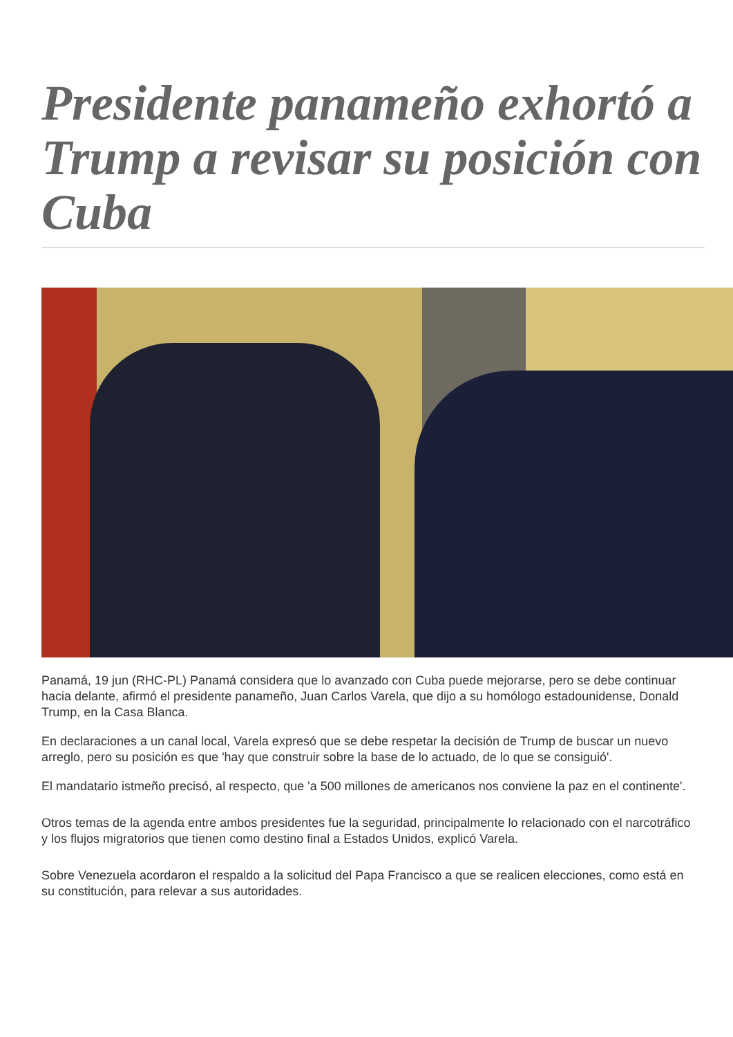Presidente panameño exhortó a Trump a revisar su posición con Cuba
Panamá, 19 jun (RHC-PL) Panamá considera que lo avanzado con Cuba puede mejorarse, pero se debe continuar hacia delante, afirmó el presidente panameño, Juan Carlos Varela, que dijo a su homólogo estadounidense, Donald Trump, en la Casa Blanca.
En declaraciones a un canal local, Varela expresó que se debe respetar la decisión de Trump de buscar un nuevo arreglo, pero su posición es que 'hay que construir sobre la base de lo actuado, de lo que se consiguió'.
El mandatario istmeño precisó, al respecto, que 'a 500 millones de americanos nos conviene la paz en el continente'.
Otros temas de la agenda entre ambos presidentes fue la seguridad, principalmente lo relacionado con el narcotráfico y los flujos migratorios que tienen como destino final a Estados Unidos, explicó Varela.
Sobre Venezuela acordaron el respaldo a la solicitud del Papa Francisco a que se realicen elecciones, como está en su constitución, para relevar a sus autoridades.